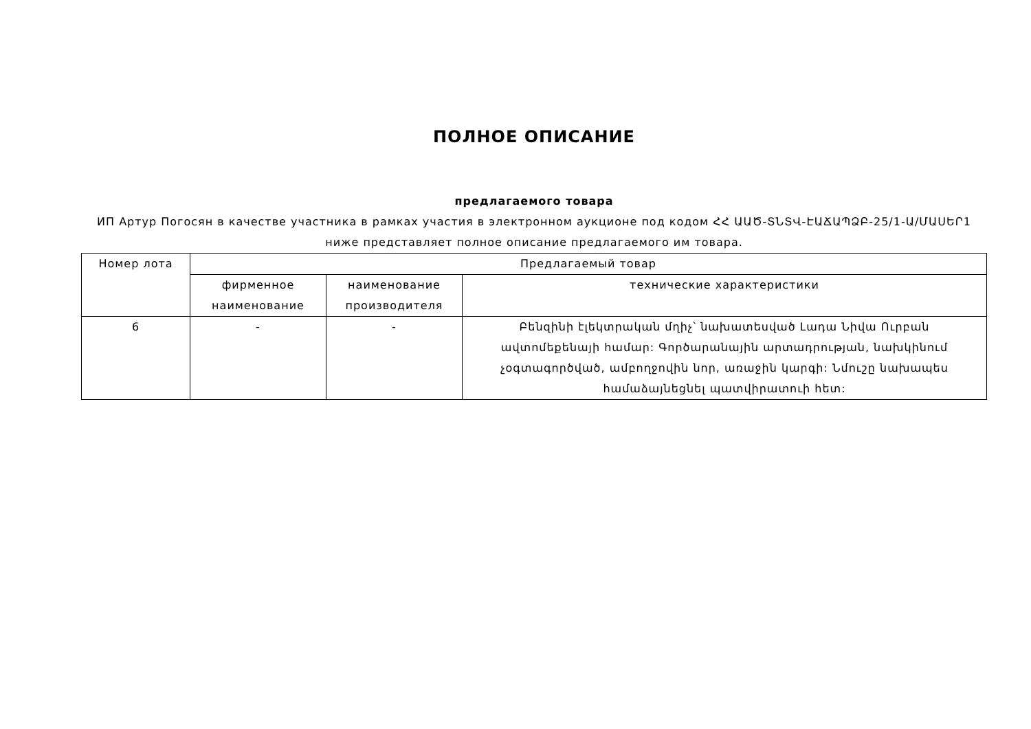ПОЛНОЕ ОПИСАНИЕ
предлагаемого товара
ИП Артур Погосян в качестве участника в рамках участия в электронном аукционе под кодом ՀՀ ԱԱԾ-ՏՆՏՎ-ԷԱՃԱՊՁԲ-25/1-Ա/ՄԱՍԵՐ1 ниже представляет полное описание предлагаемого им товара.
| Номер лота | Предлагаемый товар | | |
| --- | --- | --- | --- |
| | фирменное наименование | наименование производителя | технические характеристики |
| 6 | - | - | Բենզինի էլեկտրական մղիչ՝ նախատեսված Լադա Նիվա Ուրբան ավտոմեքենայի համար: Գործարանային արտադրության, նախկինում չօգտագործված, ամբողջովին նոր, առաջին կարգի: Նմուշը նախապես համաձայնեցնել պատվիրատուի հետ: |